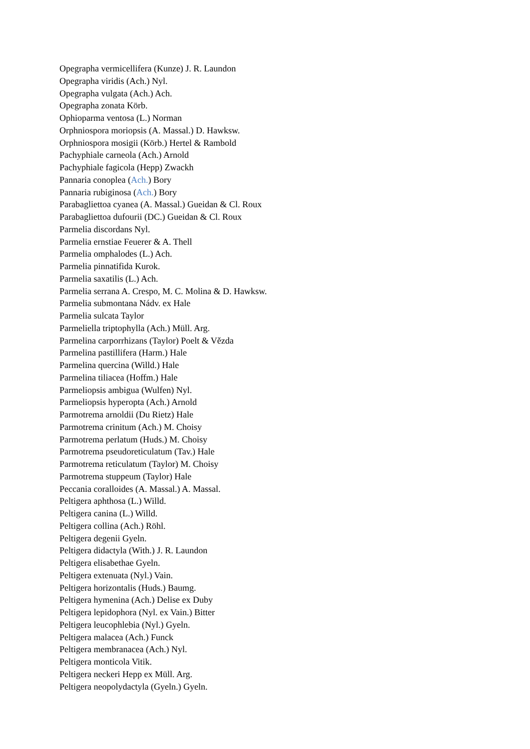Opegrapha vermicellifera (Kunze) J. R. Laundon
Opegrapha viridis (Ach.) Nyl.
Opegrapha vulgata (Ach.) Ach.
Opegrapha zonata Körb.
Ophioparma ventosa (L.) Norman
Orphniospora moriopsis (A. Massal.) D. Hawksw.
Orphniospora mosigii (Körb.) Hertel & Rambold
Pachyphiale carneola (Ach.) Arnold
Pachyphiale fagicola (Hepp) Zwackh
Pannaria conoplea (Ach.) Bory
Pannaria rubiginosa (Ach.) Bory
Parabagliettoa cyanea (A. Massal.) Gueidan & Cl. Roux
Parabagliettoa dufourii (DC.) Gueidan & Cl. Roux
Parmelia discordans Nyl.
Parmelia ernstiae Feuerer & A. Thell
Parmelia omphalodes (L.) Ach.
Parmelia pinnatifida Kurok.
Parmelia saxatilis (L.) Ach.
Parmelia serrana A. Crespo, M. C. Molina & D. Hawksw.
Parmelia submontana Nádv. ex Hale
Parmelia sulcata Taylor
Parmeliella triptophylla (Ach.) Müll. Arg.
Parmelina carporrhizans (Taylor) Poelt & Vězda
Parmelina pastillifera (Harm.) Hale
Parmelina quercina (Willd.) Hale
Parmelina tiliacea (Hoffm.) Hale
Parmeliopsis ambigua (Wulfen) Nyl.
Parmeliopsis hyperopta (Ach.) Arnold
Parmotrema arnoldii (Du Rietz) Hale
Parmotrema crinitum (Ach.) M. Choisy
Parmotrema perlatum (Huds.) M. Choisy
Parmotrema pseudoreticulatum (Tav.) Hale
Parmotrema reticulatum (Taylor) M. Choisy
Parmotrema stuppeum (Taylor) Hale
Peccania coralloides (A. Massal.) A. Massal.
Peltigera aphthosa (L.) Willd.
Peltigera canina (L.) Willd.
Peltigera collina (Ach.) Röhl.
Peltigera degenii Gyeln.
Peltigera didactyla (With.) J. R. Laundon
Peltigera elisabethae Gyeln.
Peltigera extenuata (Nyl.) Vain.
Peltigera horizontalis (Huds.) Baumg.
Peltigera hymenina (Ach.) Delise ex Duby
Peltigera lepidophora (Nyl. ex Vain.) Bitter
Peltigera leucophlebia (Nyl.) Gyeln.
Peltigera malacea (Ach.) Funck
Peltigera membranacea (Ach.) Nyl.
Peltigera monticola Vitik.
Peltigera neckeri Hepp ex Müll. Arg.
Peltigera neopolydactyla (Gyeln.) Gyeln.